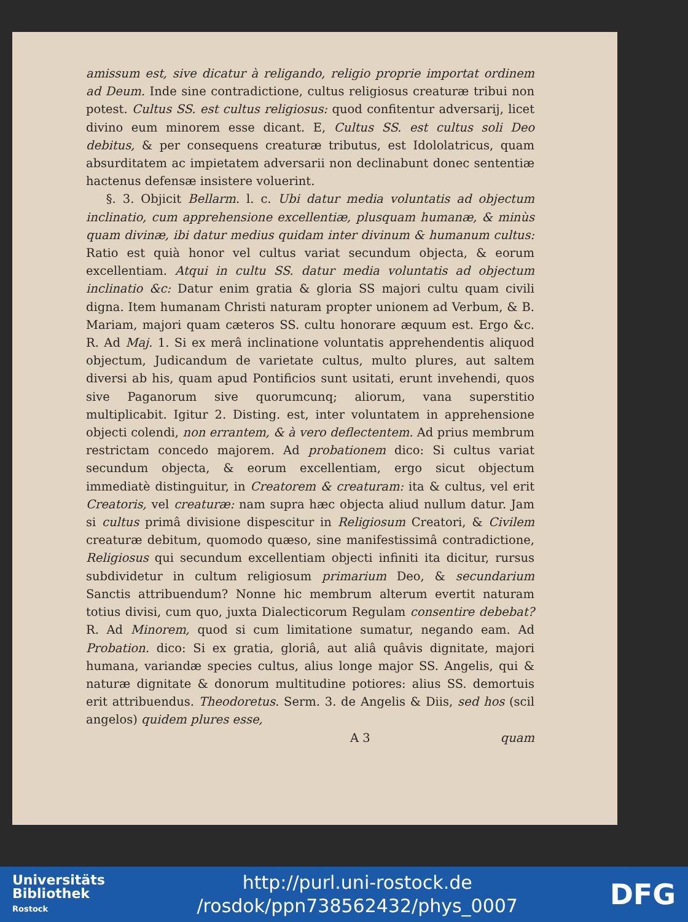amissum est, sive dicatur à religando, religio proprie importat ordinem ad Deum. Inde sine contradictione, cultus religiosus creaturæ tribui non potest. Cultus SS. est cultus religiosus: quod confitentur adversarij, licet divino eum minorem esse dicant. E, Cultus SS. est cultus soli Deo debitus, & per consequens creaturæ tributus, est Idololatricus, quam absurditatem ac impietatem adversarii non declinabunt donec sententiæ hactenus defensæ insistere voluerint.
§. 3. Objicit Bellarm. l. c. Ubi datur media voluntatis ad objectum inclinatio, cum apprehensione excellentiæ, plusquam humanæ, & minùs quam divinæ, ibi datur medius quidam inter divinum & humanum cultus: Ratio est quià honor vel cultus variat secundum objecta, & eorum excellentiam. Atqui in cultu SS. datur media voluntatis ad objectum inclinatio &c: Datur enim gratia & gloria SS majori cultu quam civili digna. Item humanam Christi naturam propter unionem ad Verbum, & B. Mariam, majori quam cæteros SS. cultu honorare æquum est. Ergo &c. R. Ad Maj. 1. Si ex merâ inclinatione voluntatis apprehendentis aliquod objectum, Judicandum de varietate cultus, multo plures, aut saltem diversi ab his, quam apud Pontificios sunt usitati, erunt invehendi, quos sive Paganorum sive quorumcunq; aliorum, vana superstitio multiplicabit. Igitur 2. Disting. est, inter voluntatem in apprehensione objecti colendi, non errantem, & à vero deflectentem. Ad prius membrum restrictam concedo majorem. Ad probationem dico: Si cultus variat secundum objecta, & eorum excellentiam, ergo sicut objectum immediatè distinguitur, in Creatorem & creaturam: ita & cultus, vel erit Creatoris, vel creaturæ: nam supra hæc objecta aliud nullum datur. Jam si cultus primâ divisione dispescitur in Religiosum Creatori, & Civilem creaturæ debitum, quomodo quæso, sine manifestissimâ contradictione, Religiosus qui secundum excellentiam objecti infiniti ita dicitur, rursus subdividetur in cultum religiosum primarium Deo, & secundarium Sanctis attribuendum? Nonne hic membrum alterum evertit naturam totius divisi, cum quo, juxta Dialecticorum Regulam consentire debebat? R. Ad Minorem, quod si cum limitatione sumatur, negando eam. Ad Probation. dico: Si ex gratia, gloriâ, aut aliâ quâvis dignitate, majori humana, variandæ species cultus, alius longe major SS. Angelis, qui & naturæ dignitate & donorum multitudine potiores: alius SS. demortuis erit attribuendus. Theodoretus. Serm. 3. de Angelis & Diis, sed hos (scil angelos) quidem plures esse,
A 3 quam
Universitäts
Bibliothek
Rostock
http://purl.uni-rostock.de
/rosdok/ppn738562432/phys_0007
DFG